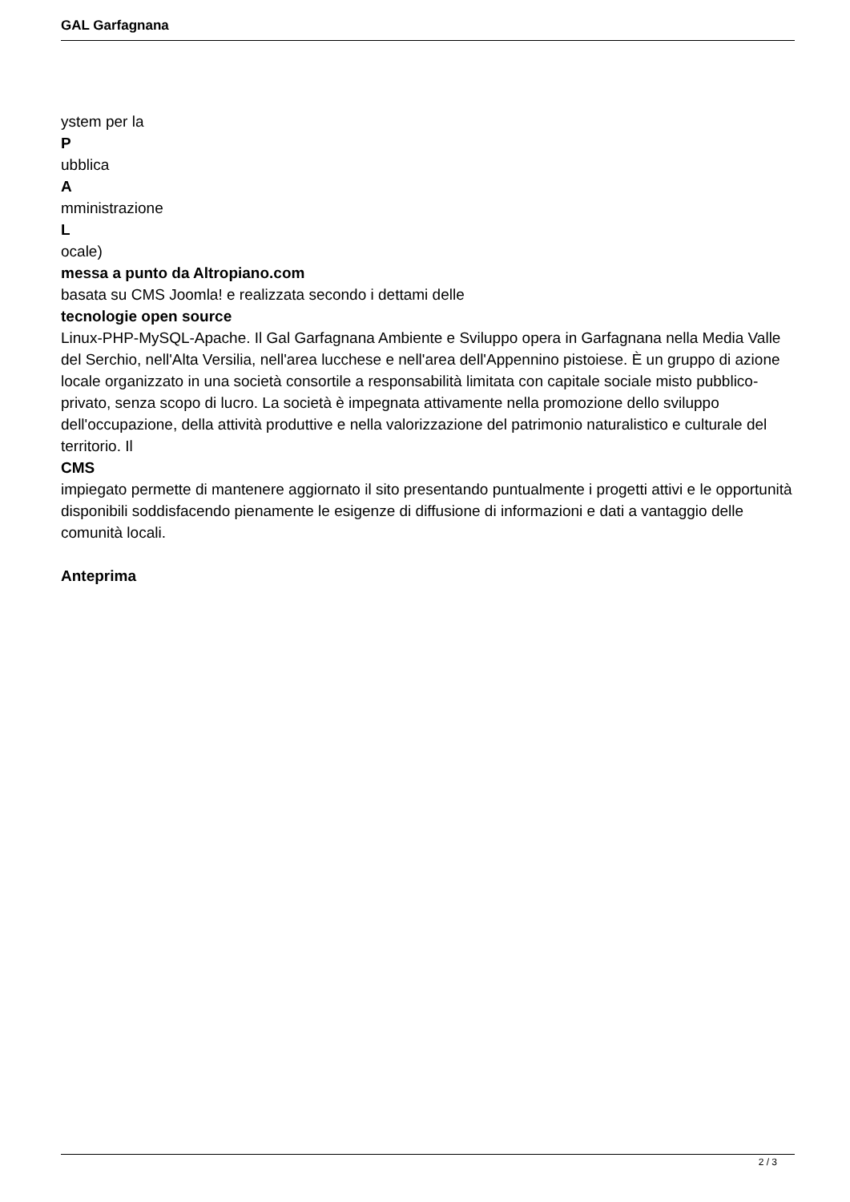GAL Garfagnana
ystem per la
P
ubblica
A
mministrazione
L
ocale)
messa a punto da Altropiano.com
basata su CMS Joomla! e realizzata secondo i dettami delle
tecnologie open source
Linux-PHP-MySQL-Apache. Il Gal Garfagnana Ambiente e Sviluppo opera in Garfagnana nella Media Valle del Serchio, nell'Alta Versilia, nell'area lucchese e nell'area dell'Appennino pistoiese. È un gruppo di azione locale organizzato in una società consortile a responsabilità limitata con capitale sociale misto pubblico-privato, senza scopo di lucro. La società è impegnata attivamente nella promozione dello sviluppo dell'occupazione, della attività produttive e nella valorizzazione del patrimonio naturalistico e culturale del territorio. Il
CMS
impiegato permette di mantenere aggiornato il sito presentando puntualmente i progetti attivi e le opportunità disponibili soddisfacendo pienamente le esigenze di diffusione di informazioni e dati a vantaggio delle comunità locali.
Anteprima
2 / 3